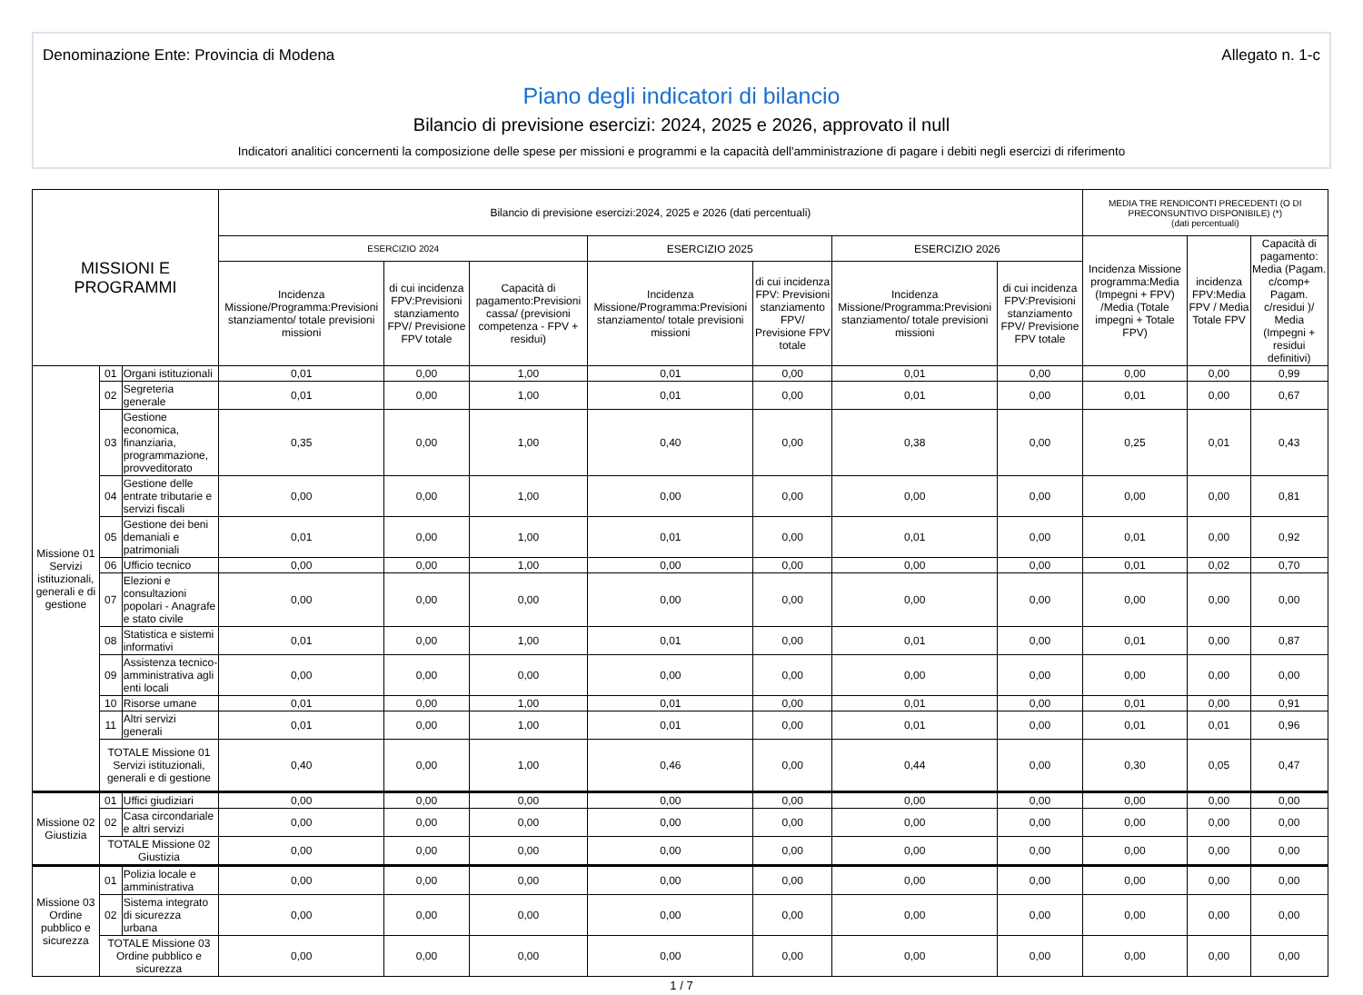Denominazione Ente: Provincia di Modena Allegato n. 1-c
Piano degli indicatori di bilancio
Bilancio di previsione esercizi: 2024, 2025 e 2026, approvato il null
Indicatori analitici concernenti la composizione delle spese per missioni e programmi e la capacità dell'amministrazione di pagare i debiti negli esercizi di riferimento
| MISSIONI E PROGRAMMI | | | Bilancio di previsione esercizi:2024, 2025 e 2026 (dati percentuali) | | | | | | | MEDIA TRE RENDICONTI PRECEDENTI (O DI PRECONSUNTIVO DISPONIBILE) (*) (dati percentuali) | | |
| --- | --- | --- | --- | --- | --- | --- | --- | --- | --- | --- | --- | --- |
| | | | ESERCIZIO 2024 | | | ESERCIZIO 2025 | | ESERCIZIO 2026 | | Incidenza Missione programma:Media (Impegni + FPV) /Media (Totale impegni + Totale FPV) | incidenza FPV:Media FPV / Media Totale FPV | Capacità di pagamento: Media (Pagam. c/comp+ Pagam. c/residui )/ Media (Impegni + residui definitivi) |
| | | | Incidenza Missione/Programma:Previsioni stanziamento/ totale previsioni missioni | di cui incidenza FPV:Previsioni stanziamento FPV/ Previsione FPV totale | Capacità di pagamento:Previsioni cassa/ (previsioni competenza - FPV + residui) | Incidenza Missione/Programma:Previsioni stanziamento/ totale previsioni missioni | di cui incidenza FPV: Previsioni stanziamento FPV/ Previsione FPV totale | Incidenza Missione/Programma:Previsioni stanziamento/ totale previsioni missioni | di cui incidenza FPV:Previsioni stanziamento FPV/ Previsione FPV totale | | | |
| Missione 01 Servizi istituzionali, generali e di gestione | 01 | Organi istituzionali | 0,01 | 0,00 | 1,00 | 0,01 | 0,00 | 0,01 | 0,00 | 0,00 | 0,00 | 0,99 |
| | 02 | Segreteria generale | 0,01 | 0,00 | 1,00 | 0,01 | 0,00 | 0,01 | 0,00 | 0,01 | 0,00 | 0,67 |
| | 03 | Gestione economica, finanziaria, programmazione, provveditorato | 0,35 | 0,00 | 1,00 | 0,40 | 0,00 | 0,38 | 0,00 | 0,25 | 0,01 | 0,43 |
| | 04 | Gestione delle entrate tributarie e servizi fiscali | 0,00 | 0,00 | 1,00 | 0,00 | 0,00 | 0,00 | 0,00 | 0,00 | 0,00 | 0,81 |
| | 05 | Gestione dei beni demaniali e patrimoniali | 0,01 | 0,00 | 1,00 | 0,01 | 0,00 | 0,01 | 0,00 | 0,01 | 0,00 | 0,92 |
| | 06 | Ufficio tecnico | 0,00 | 0,00 | 1,00 | 0,00 | 0,00 | 0,00 | 0,00 | 0,01 | 0,02 | 0,70 |
| | 07 | Elezioni e consultazioni popolari - Anagrafe e stato civile | 0,00 | 0,00 | 0,00 | 0,00 | 0,00 | 0,00 | 0,00 | 0,00 | 0,00 | 0,00 |
| | 08 | Statistica e sistemi informativi | 0,01 | 0,00 | 1,00 | 0,01 | 0,00 | 0,01 | 0,00 | 0,01 | 0,00 | 0,87 |
| | 09 | Assistenza tecnico-amministrativa agli enti locali | 0,00 | 0,00 | 0,00 | 0,00 | 0,00 | 0,00 | 0,00 | 0,00 | 0,00 | 0,00 |
| | 10 | Risorse umane | 0,01 | 0,00 | 1,00 | 0,01 | 0,00 | 0,01 | 0,00 | 0,01 | 0,00 | 0,91 |
| | 11 | Altri servizi generali | 0,01 | 0,00 | 1,00 | 0,01 | 0,00 | 0,01 | 0,00 | 0,01 | 0,01 | 0,96 |
| | TOTALE Missione 01 Servizi istituzionali, generali e di gestione | | 0,40 | 0,00 | 1,00 | 0,46 | 0,00 | 0,44 | 0,00 | 0,30 | 0,05 | 0,47 |
| Missione 02 Giustizia | 01 | Uffici giudiziari | 0,00 | 0,00 | 0,00 | 0,00 | 0,00 | 0,00 | 0,00 | 0,00 | 0,00 | 0,00 |
| | 02 | Casa circondariale e altri servizi | 0,00 | 0,00 | 0,00 | 0,00 | 0,00 | 0,00 | 0,00 | 0,00 | 0,00 | 0,00 |
| | TOTALE Missione 02 Giustizia | | 0,00 | 0,00 | 0,00 | 0,00 | 0,00 | 0,00 | 0,00 | 0,00 | 0,00 | 0,00 |
| Missione 03 Ordine pubblico e sicurezza | 01 | Polizia locale e amministrativa | 0,00 | 0,00 | 0,00 | 0,00 | 0,00 | 0,00 | 0,00 | 0,00 | 0,00 | 0,00 |
| | 02 | Sistema integrato di sicurezza urbana | 0,00 | 0,00 | 0,00 | 0,00 | 0,00 | 0,00 | 0,00 | 0,00 | 0,00 | 0,00 |
| | TOTALE Missione 03 Ordine pubblico e sicurezza | | 0,00 | 0,00 | 0,00 | 0,00 | 0,00 | 0,00 | 0,00 | 0,00 | 0,00 | 0,00 |
1 / 7